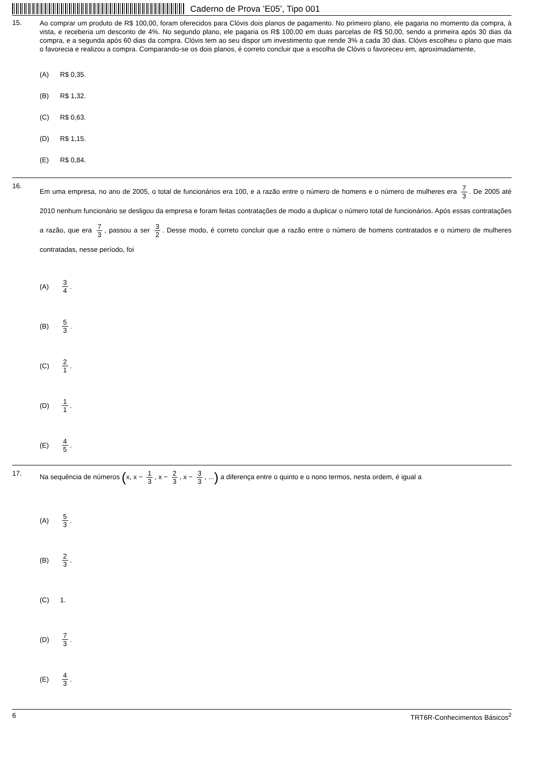Caderno de Prova ’E05’, Tipo 001
15.
Ao comprar um produto de R$ 100,00, foram oferecidos para Clóvis dois planos de pagamento. No primeiro plano, ele pagaria no momento da compra, à vista, e receberia um desconto de 4%. No segundo plano, ele pagaria os R$ 100,00 em duas parcelas de R$ 50,00, sendo a primeira após 30 dias da compra, e a segunda após 60 dias da compra. Clóvis tem ao seu dispor um investimento que rende 3% a cada 30 dias. Clóvis escolheu o plano que mais o favorecia e realizou a compra. Comparando-se os dois planos, é correto concluir que a escolha de Clóvis o favoreceu em, aproximadamente,
(A) R$ 0,35.
(B) R$ 1,32.
(C) R$ 0,63.
(D) R$ 1,15.
(E) R$ 0,84.
16.
Em uma empresa, no ano de 2005, o total de funcionários era 100, e a razão entre o número de homens e o número de mulheres era 7 3. De 2005 até 2010 nenhum funcionário se desligou da empresa e foram feitas contratações de modo a duplicar o número total de funcionários. Após essas contratações a razão, que era 7 3, passou a ser 3 2. Desse modo, é correto concluir que a razão entre o número de homens contratados e o número de mulheres contratadas, nesse período, foi
(A) 3 4.
(B) 5 3.
(C) 2 1.
(D) 1 1.
(E) 4 5.
17.
Na sequência de números (x, x − 1 3, x − 2 3, x − 3 3, ...) a diferença entre o quinto e o nono termos, nesta ordem, é igual a
(A) 5 3.
(B) 2 3.
(C) 1.
(D) 7 3.
(E) 4 3.
6 TRT6R-Conhecimentos Básicos<sup>2</sup>